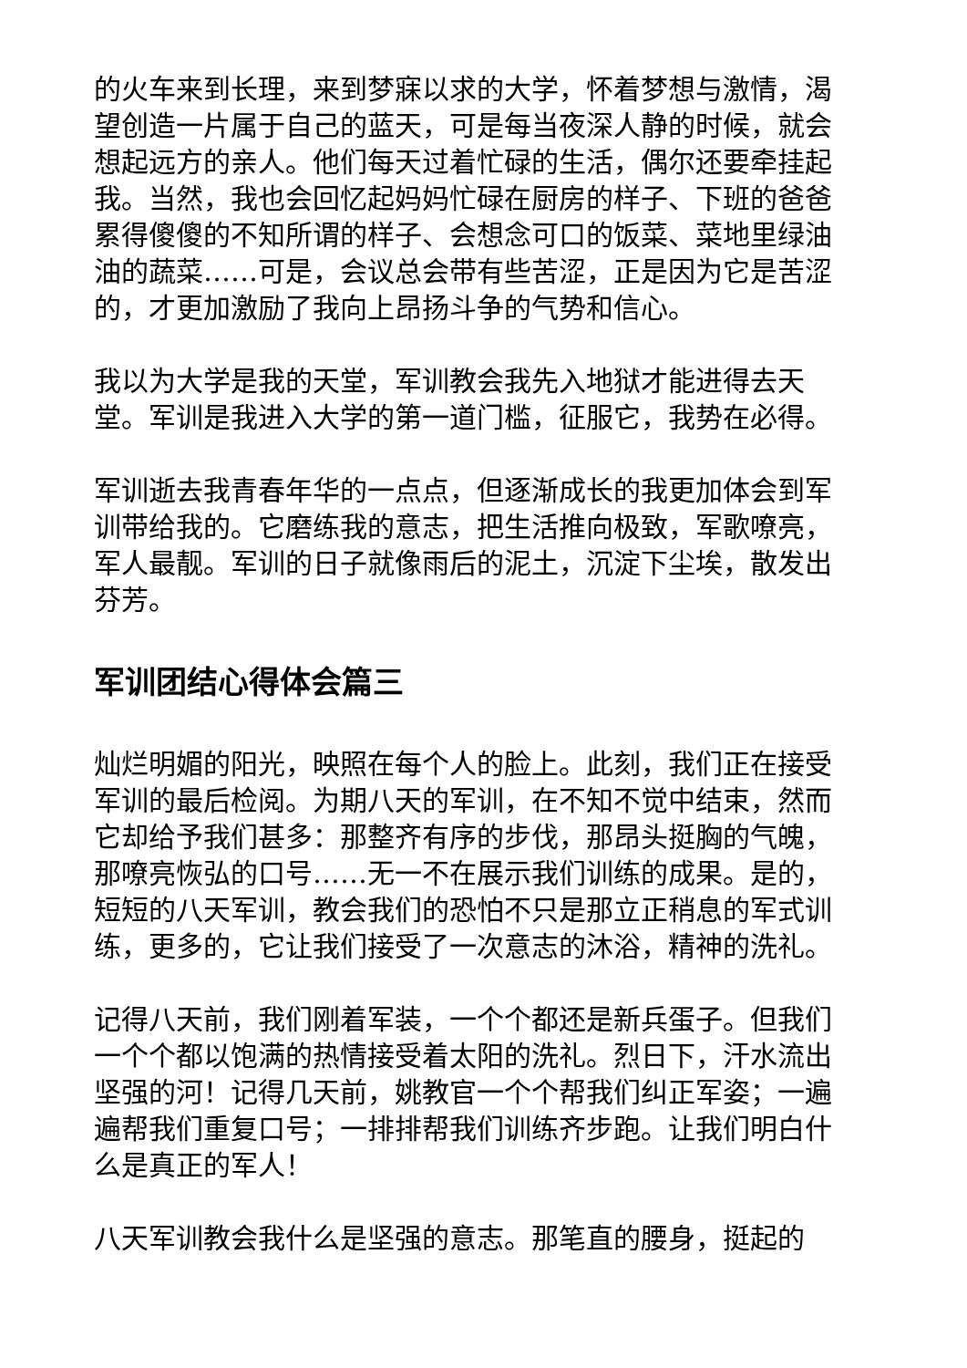的火车来到长理，来到梦寐以求的大学，怀着梦想与激情，渴望创造一片属于自己的蓝天，可是每当夜深人静的时候，就会想起远方的亲人。他们每天过着忙碌的生活，偶尔还要牵挂起我。当然，我也会回忆起妈妈忙碌在厨房的样子、下班的爸爸累得傻傻的不知所谓的样子、会想念可口的饭菜、菜地里绿油油的蔬菜……可是，会议总会带有些苦涩，正是因为它是苦涩的，才更加激励了我向上昂扬斗争的气势和信心。
我以为大学是我的天堂，军训教会我先入地狱才能进得去天堂。军训是我进入大学的第一道门槛，征服它，我势在必得。
军训逝去我青春年华的一点点，但逐渐成长的我更加体会到军训带给我的。它磨练我的意志，把生活推向极致，军歌嘹亮，军人最靓。军训的日子就像雨后的泥土，沉淀下尘埃，散发出芬芳。
军训团结心得体会篇三
灿烂明媚的阳光，映照在每个人的脸上。此刻，我们正在接受军训的最后检阅。为期八天的军训，在不知不觉中结束，然而它却给予我们甚多：那整齐有序的步伐，那昂头挺胸的气魄，那嘹亮恢弘的口号……无一不在展示我们训练的成果。是的，短短的八天军训，教会我们的恐怕不只是那立正稍息的军式训练，更多的，它让我们接受了一次意志的沐浴，精神的洗礼。
记得八天前，我们刚着军装，一个个都还是新兵蛋子。但我们一个个都以饱满的热情接受着太阳的洗礼。烈日下，汗水流出坚强的河！记得几天前，姚教官一个个帮我们纠正军姿；一遍遍帮我们重复口号；一排排帮我们训练齐步跑。让我们明白什么是真正的军人！
八天军训教会我什么是坚强的意志。那笔直的腰身，挺起的